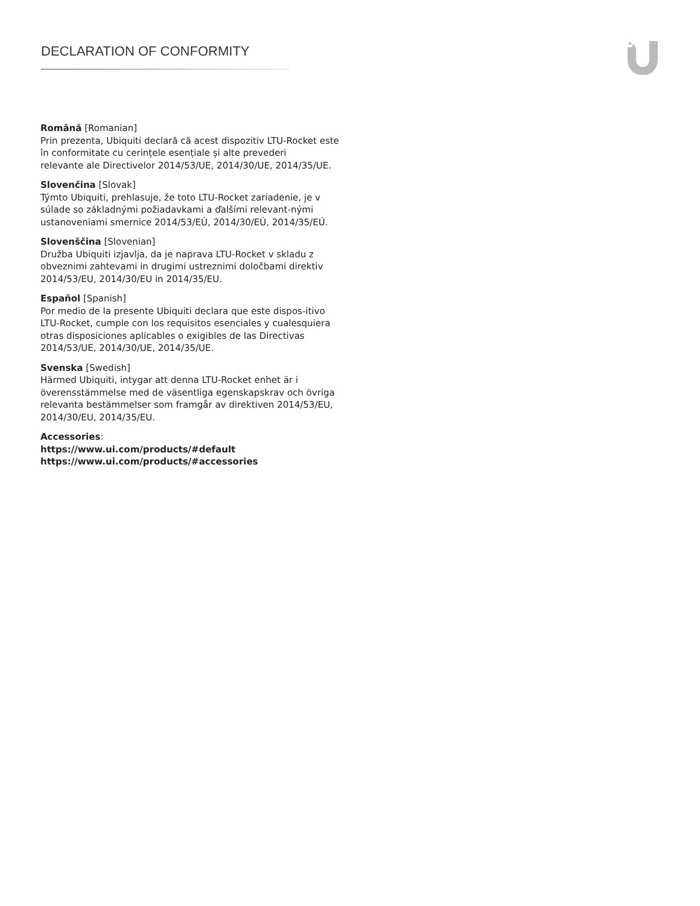DECLARATION OF CONFORMITY
Română [Romanian]
Prin prezenta, Ubiquiti declară că acest dispozitiv LTU-Rocket este în conformitate cu cerințele esențiale și alte prevederi
relevante ale Directivelor 2014/53/UE, 2014/30/UE, 2014/35/UE.
Slovenčina [Slovak]
Týmto Ubiquiti, prehlasuje, že toto LTU-Rocket zariadenie, je v súlade so základnými požiadavkami a ďalšími relevant-nými
ustanoveniami smernice 2014/53/EÚ, 2014/30/EÚ, 2014/35/EÚ.
Slovenščina [Slovenian]
Družba Ubiquiti izjavlja, da je naprava LTU-Rocket v skladu z obveznimi zahtevami in drugimi ustreznimi določbami direktiv 2014/53/EU, 2014/30/EU in 2014/35/EU.
Español [Spanish]
Por medio de la presente Ubiquiti declara que este dispos-itivo LTU-Rocket, cumple con los requisitos esenciales y cualesquiera otras disposiciones aplicables o exigibles de las Directivas 2014/53/UE, 2014/30/UE, 2014/35/UE.
Svenska [Swedish]
Härmed Ubiquiti, intygar att denna LTU-Rocket enhet är i överensstämmelse med de väsentliga egenskapskrav och övriga
relevanta bestämmelser som framgår av direktiven 2014/53/EU, 2014/30/EU, 2014/35/EU.
Accessories:
https://www.ui.com/products/#default
https://www.ui.com/products/#accessories